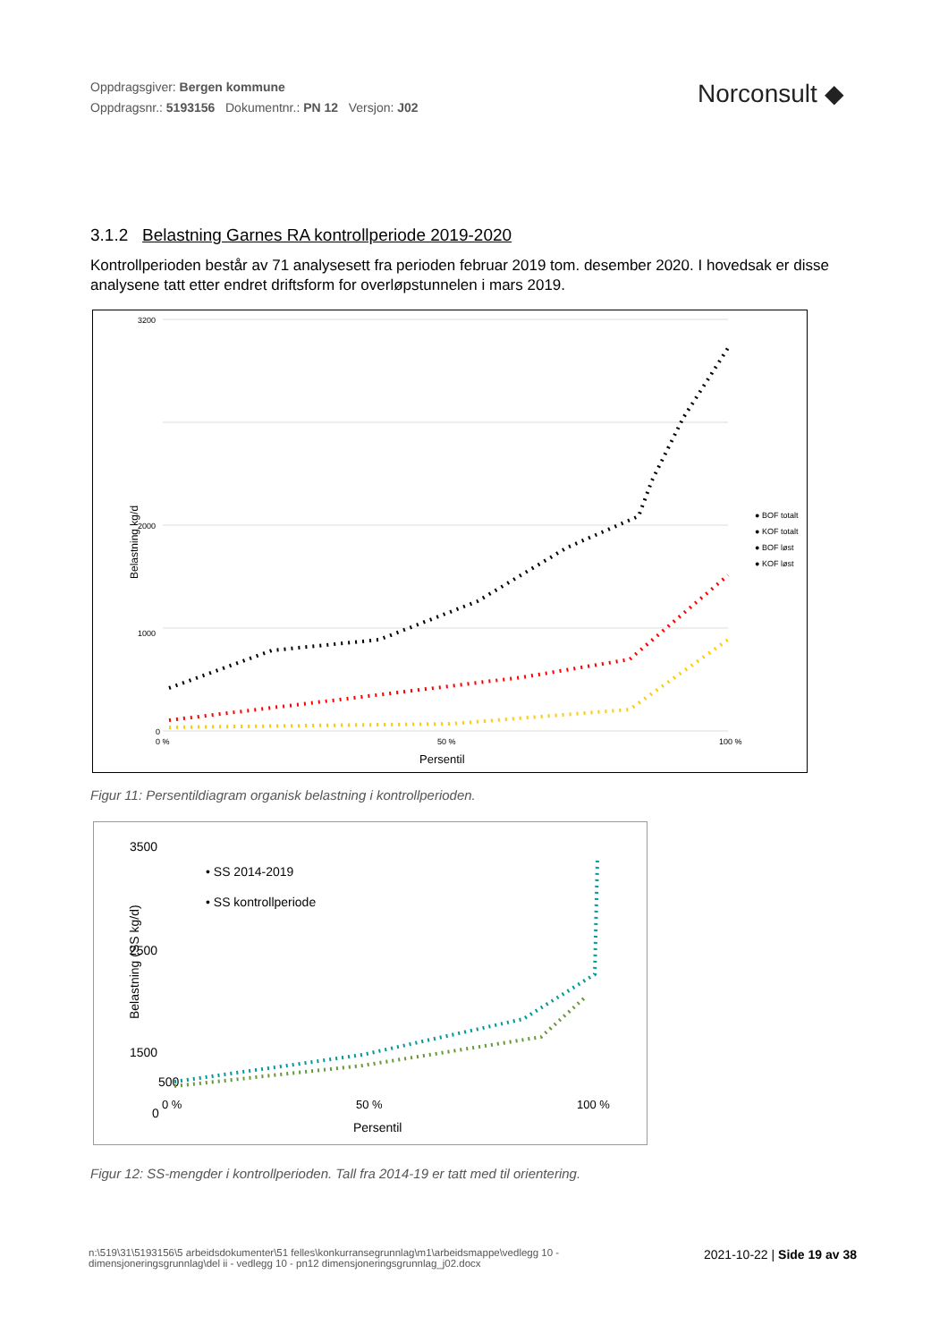Oppdragsgiver: Bergen kommune
Oppdragsnr.: 5193156 Dokumentnr.: PN 12 Versjon: J02
Norconsult ◆
3.1.2 Belastning Garnes RA kontrollperiode 2019-2020
Kontrollperioden består av 71 analysesett fra perioden februar 2019 tom. desember 2020. I hovedsak er disse analysene tatt etter endret driftsform for overløpstunnelen i mars 2019.
3200
2000
1000
0
0 %
50 %
100 %
Persentil
Belastning kg/d
● BOF totalt
● KOF totalt
● BOF løst
● KOF løst
Figur 11: Persentildiagram organisk belastning i kontrollperioden.
3500
2500
1500
500
0
0 %
50 %
100 %
Persentil
Belastning (SS kg/d)
• SS 2014-2019
• SS kontrollperiode
Figur 12: SS-mengder i kontrollperioden. Tall fra 2014-19 er tatt med til orientering.
n:\519\31\5193156\5 arbeidsdokumenter\51 felles\konkurransegrunnlag\m1\arbeidsmappe\vedlegg 10 - dimensjoneringsgrunnlag\del ii - vedlegg 10 - pn12 dimensjoneringsgrunnlag_j02.docx
2021-10-22 | Side 19 av 38